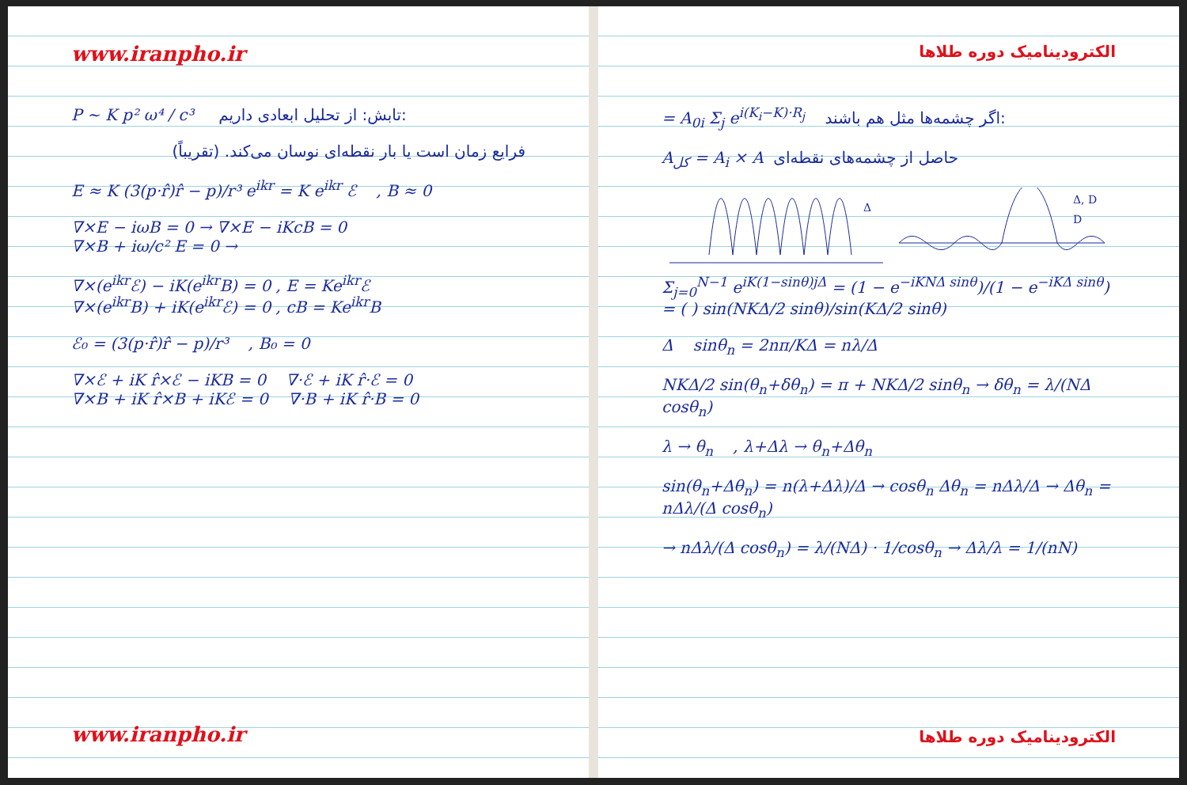www.iranpho.ir
P ~ K p² ω⁴ / c³ تابش: از تحلیل ابعادی داریم:
فرایع زمان است یا بار نقطه‌ای نوسان می‌کند. (تقریباً)
E ≈ K (3(p·r̂)r̂ − p)/r³ e<sup>ikr</sup> = K e<sup>ikr</sup> ℰ , B ≈ 0
∇×E − iωB = 0 → ∇×E − iKcB = 0
∇×B + iω/c² E = 0 →
∇×(e<sup>ikr</sup>ℰ) − iK(e<sup>ikr</sup>B) = 0 , E = Ke<sup>ikr</sup>ℰ
∇×(e<sup>ikr</sup>B) + iK(e<sup>ikr</sup>ℰ) = 0 , cB = Ke<sup>ikr</sup>B
ℰ₀ = (3(p·r̂)r̂ − p)/r³ , B₀ = 0
∇×ℰ + iK r̂×ℰ − iKB = 0 ∇·ℰ + iK r̂·ℰ = 0
∇×B + iK r̂×B + iKℰ = 0 ∇·B + iK r̂·B = 0
www.iranpho.ir
الکترودینامیک دوره طلاها
= A<sub>0i</sub> Σ<sub>j</sub> e<sup>i(K<sub>i</sub>−K)·R<sub>j</sub></sup> اگر چشمه‌ها مثل هم باشند:
A<sub>کل</sub> = A<sub>i</sub> × A حاصل از چشمه‌های نقطه‌ای
Δ
Δ, D
D
Σ<sub>j=0</sub><sup>N−1</sup> e<sup>iK(1−sinθ)jΔ</sup> = (1 − e<sup>−iKNΔ sinθ</sup>)/(1 − e<sup>−iKΔ sinθ</sup>) = ( ) sin(NKΔ/2 sinθ)/sin(KΔ/2 sinθ)
Δ sinθ<sub>n</sub> = 2nπ/KΔ = nλ/Δ
NKΔ/2 sin(θ<sub>n</sub>+δθ<sub>n</sub>) = π + NKΔ/2 sinθ<sub>n</sub> → δθ<sub>n</sub> = λ/(NΔ cosθ<sub>n</sub>)
λ → θ<sub>n</sub> , λ+Δλ → θ<sub>n</sub>+Δθ<sub>n</sub>
sin(θ<sub>n</sub>+Δθ<sub>n</sub>) = n(λ+Δλ)/Δ → cosθ<sub>n</sub> Δθ<sub>n</sub> = nΔλ/Δ → Δθ<sub>n</sub> = nΔλ/(Δ cosθ<sub>n</sub>)
→ nΔλ/(Δ cosθ<sub>n</sub>) = λ/(NΔ) · 1/cosθ<sub>n</sub> → Δλ/λ = 1/(nN)
الکترودینامیک دوره طلاها